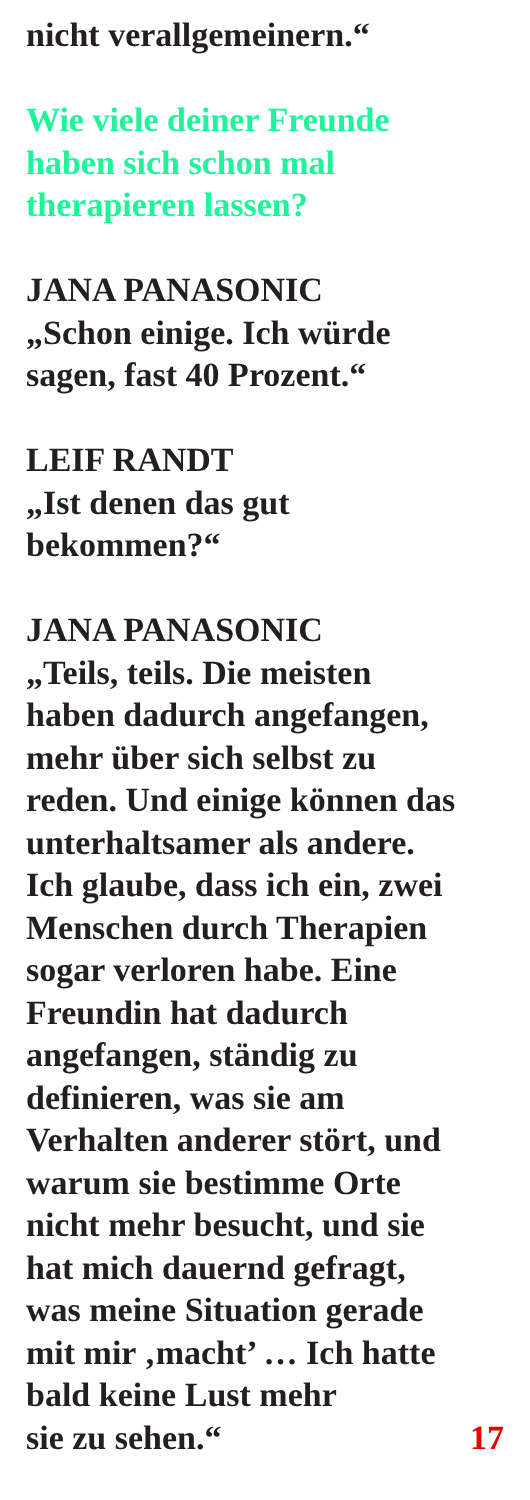nicht verallgemeinern.“
Wie viele deiner Freunde
haben sich schon mal
therapieren lassen?
JANA PANASONIC
„Schon einige. Ich würde
sagen, fast 40 Prozent.“
LEIF RANDT
„Ist denen das gut
bekommen?“
JANA PANASONIC
„Teils, teils. Die meisten
haben dadurch angefangen,
mehr über sich selbst zu
reden. Und einige können das
unterhaltsamer als andere.
Ich glaube, dass ich ein, zwei
Menschen durch Therapien
sogar verloren habe. Eine
Freundin hat dadurch
angefangen, ständig zu
definieren, was sie am
Verhalten anderer stört, und
warum sie bestimme Orte
nicht mehr besucht, und sie
hat mich dauernd gefragt,
was meine Situation gerade
mit mir ‚macht’ … Ich hatte
bald keine Lust mehr
sie zu sehen.“ 17